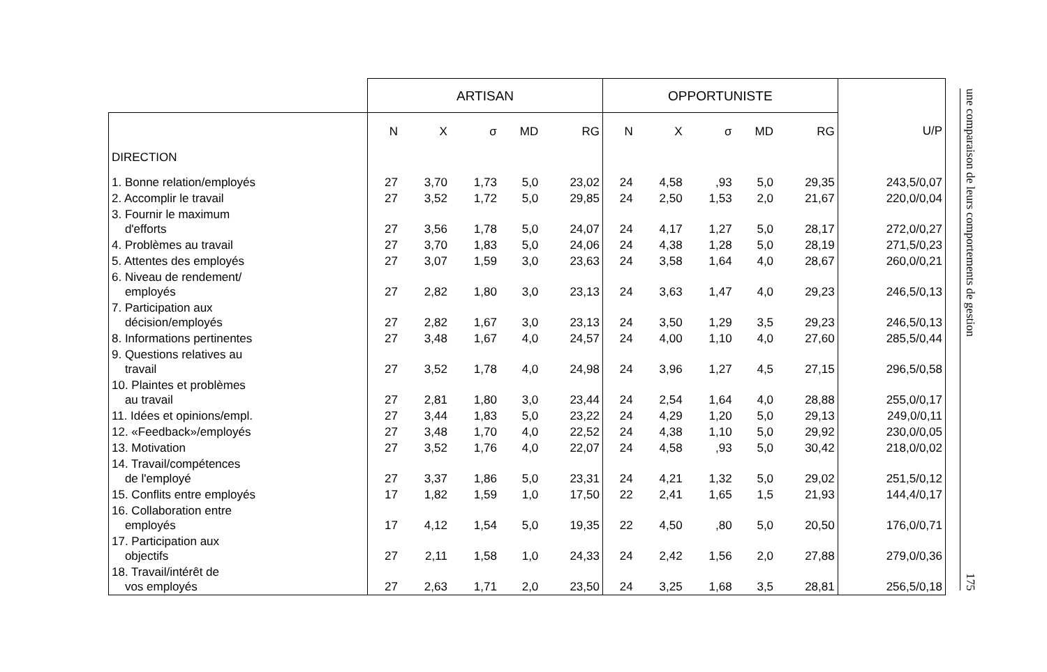| | ARTISAN | | | | | OPPORTUNISTE | | | | | |
| --- | --- | --- | --- | --- | --- | --- | --- | --- | --- | --- | --- |
| | N | X | σ | MD | RG | N | X | σ | MD | RG | U/P |
| DIRECTION | | | | | | | | | | | |
| 1. Bonne relation/employés | 27 | 3,70 | 1,73 | 5,0 | 23,02 | 24 | 4,58 | ,93 | 5,0 | 29,35 | 243,5/0,07 |
| 2. Accomplir le travail | 27 | 3,52 | 1,72 | 5,0 | 29,85 | 24 | 2,50 | 1,53 | 2,0 | 21,67 | 220,0/0,04 |
| 3. Fournir le maximum d'efforts | 27 | 3,56 | 1,78 | 5,0 | 24,07 | 24 | 4,17 | 1,27 | 5,0 | 28,17 | 272,0/0,27 |
| 4. Problèmes au travail | 27 | 3,70 | 1,83 | 5,0 | 24,06 | 24 | 4,38 | 1,28 | 5,0 | 28,19 | 271,5/0,23 |
| 5. Attentes des employés | 27 | 3,07 | 1,59 | 3,0 | 23,63 | 24 | 3,58 | 1,64 | 4,0 | 28,67 | 260,0/0,21 |
| 6. Niveau de rendement/ employés | 27 | 2,82 | 1,80 | 3,0 | 23,13 | 24 | 3,63 | 1,47 | 4,0 | 29,23 | 246,5/0,13 |
| 7. Participation aux décision/employés | 27 | 2,82 | 1,67 | 3,0 | 23,13 | 24 | 3,50 | 1,29 | 3,5 | 29,23 | 246,5/0,13 |
| 8. Informations pertinentes | 27 | 3,48 | 1,67 | 4,0 | 24,57 | 24 | 4,00 | 1,10 | 4,0 | 27,60 | 285,5/0,44 |
| 9. Questions relatives au travail | 27 | 3,52 | 1,78 | 4,0 | 24,98 | 24 | 3,96 | 1,27 | 4,5 | 27,15 | 296,5/0,58 |
| 10. Plaintes et problèmes au travail | 27 | 2,81 | 1,80 | 3,0 | 23,44 | 24 | 2,54 | 1,64 | 4,0 | 28,88 | 255,0/0,17 |
| 11. Idées et opinions/empl. | 27 | 3,44 | 1,83 | 5,0 | 23,22 | 24 | 4,29 | 1,20 | 5,0 | 29,13 | 249,0/0,11 |
| 12. «Feedback»/employés | 27 | 3,48 | 1,70 | 4,0 | 22,52 | 24 | 4,38 | 1,10 | 5,0 | 29,92 | 230,0/0,05 |
| 13. Motivation | 27 | 3,52 | 1,76 | 4,0 | 22,07 | 24 | 4,58 | ,93 | 5,0 | 30,42 | 218,0/0,02 |
| 14. Travail/compétences de l'employé | 27 | 3,37 | 1,86 | 5,0 | 23,31 | 24 | 4,21 | 1,32 | 5,0 | 29,02 | 251,5/0,12 |
| 15. Conflits entre employés | 17 | 1,82 | 1,59 | 1,0 | 17,50 | 22 | 2,41 | 1,65 | 1,5 | 21,93 | 144,4/0,17 |
| 16. Collaboration entre employés | 17 | 4,12 | 1,54 | 5,0 | 19,35 | 22 | 4,50 | ,80 | 5,0 | 20,50 | 176,0/0,71 |
| 17. Participation aux objectifs | 27 | 2,11 | 1,58 | 1,0 | 24,33 | 24 | 2,42 | 1,56 | 2,0 | 27,88 | 279,0/0,36 |
| 18. Travail/intérêt de vos employés | 27 | 2,63 | 1,71 | 2,0 | 23,50 | 24 | 3,25 | 1,68 | 3,5 | 28,81 | 256,5/0,18 |
une comparaison de leurs comportements de gestion 175